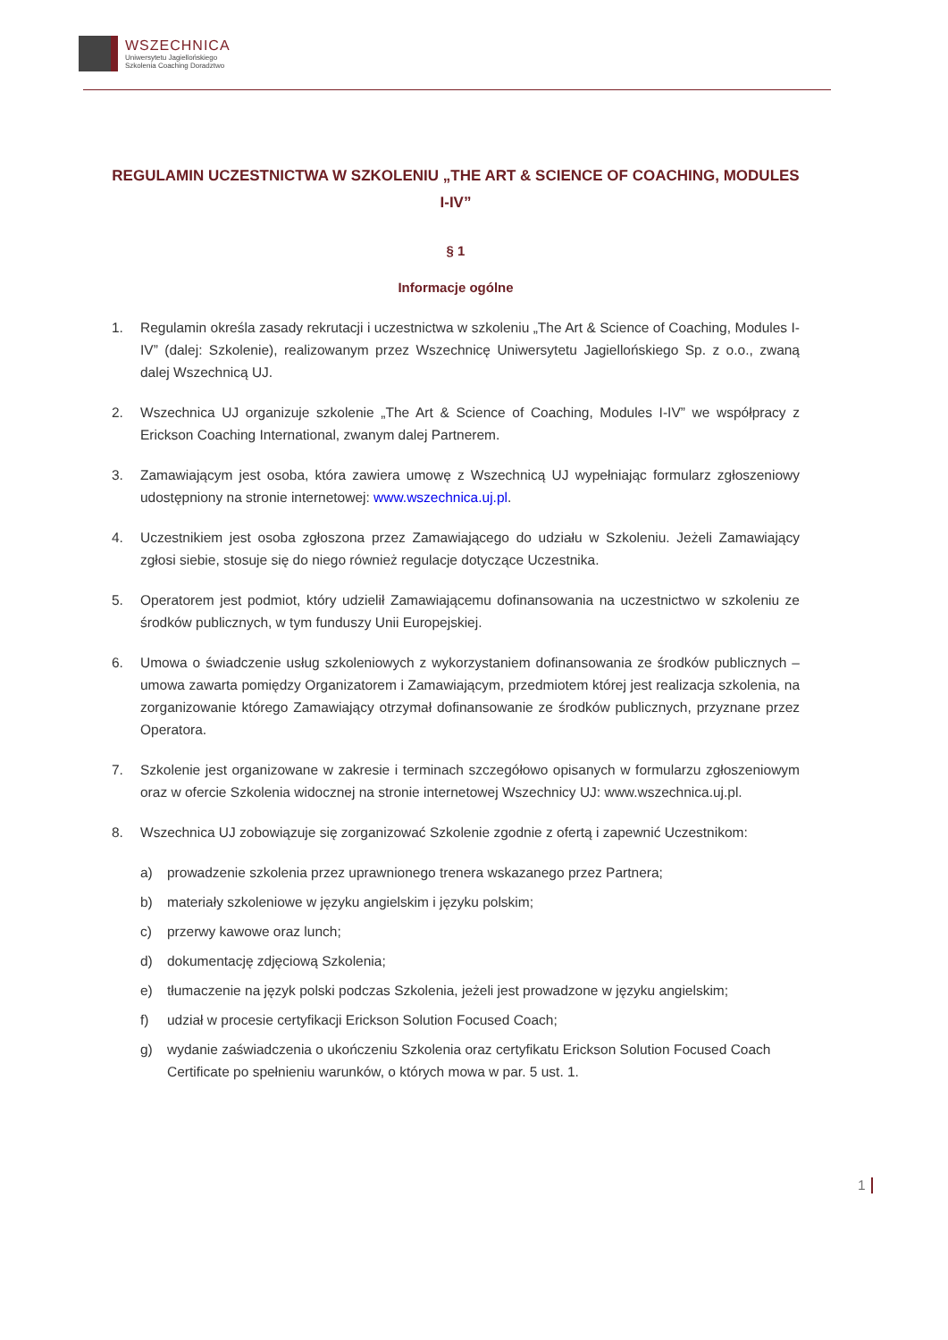WSZECHNICA
Uniwersytetu Jagiellońskiego
Szkolenia Coaching Doradztwo
REGULAMIN UCZESTNICTWA W SZKOLENIU „THE ART & SCIENCE OF COACHING, MODULES I-IV”
§ 1
Informacje ogólne
1. Regulamin określa zasady rekrutacji i uczestnictwa w szkoleniu „The Art & Science of Coaching, Modules I-IV” (dalej: Szkolenie), realizowanym przez Wszechnicę Uniwersytetu Jagiellońskiego Sp. z o.o., zwaną dalej Wszechnicą UJ.
2. Wszechnica UJ organizuje szkolenie „The Art & Science of Coaching, Modules I-IV” we współpracy z Erickson Coaching International, zwanym dalej Partnerem.
3. Zamawiającym jest osoba, która zawiera umowę z Wszechnicą UJ wypełniając formularz zgłoszeniowy udostępniony na stronie internetowej: www.wszechnica.uj.pl.
4. Uczestnikiem jest osoba zgłoszona przez Zamawiającego do udziału w Szkoleniu. Jeżeli Zamawiający zgłosi siebie, stosuje się do niego również regulacje dotyczące Uczestnika.
5. Operatorem jest podmiot, który udzielił Zamawiającemu dofinansowania na uczestnictwo w szkoleniu ze środków publicznych, w tym funduszy Unii Europejskiej.
6. Umowa o świadczenie usług szkoleniowych z wykorzystaniem dofinansowania ze środków publicznych – umowa zawarta pomiędzy Organizatorem i Zamawiającym, przedmiotem której jest realizacja szkolenia, na zorganizowanie którego Zamawiający otrzymał dofinansowanie ze środków publicznych, przyznane przez Operatora.
7. Szkolenie jest organizowane w zakresie i terminach szczegółowo opisanych w formularzu zgłoszeniowym oraz w ofercie Szkolenia widocznej na stronie internetowej Wszechnicy UJ: www.wszechnica.uj.pl.
8. Wszechnica UJ zobowiązuje się zorganizować Szkolenie zgodnie z ofertą i zapewnić Uczestnikom:
a) prowadzenie szkolenia przez uprawnionego trenera wskazanego przez Partnera;
b) materiały szkoleniowe w języku angielskim i języku polskim;
c) przerwy kawowe oraz lunch;
d) dokumentację zdjęciową Szkolenia;
e) tłumaczenie na język polski podczas Szkolenia, jeżeli jest prowadzone w języku angielskim;
f) udział w procesie certyfikacji Erickson Solution Focused Coach;
g) wydanie zaświadczenia o ukończeniu Szkolenia oraz certyfikatu Erickson Solution Focused Coach Certificate po spełnieniu warunków, o których mowa w par. 5 ust. 1.
1